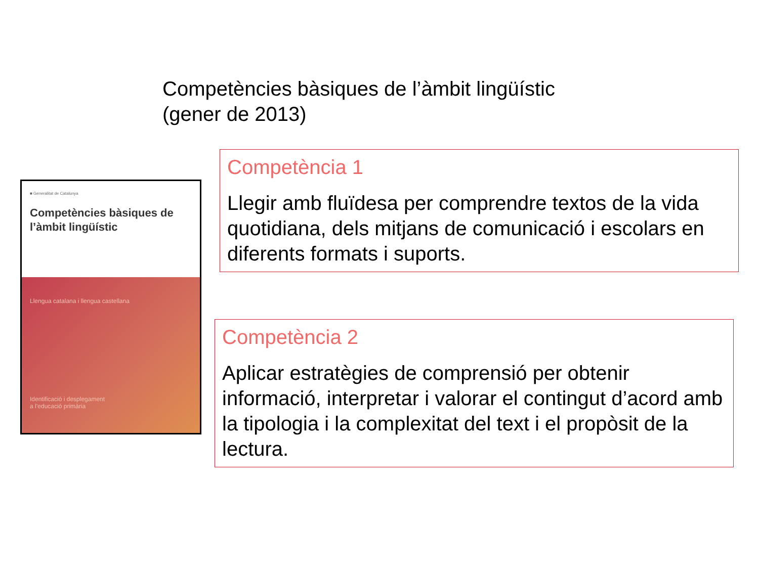Competències bàsiques de l’àmbit lingüístic
(gener de 2013)
■ Generalitat de Catalunya
Competències bàsiques de l’àmbit lingüístic
Llengua catalana i llengua castellana
Identificació i desplegament
a l’educació primària
Competència 1
Llegir amb fluïdesa per comprendre textos de la vida quotidiana, dels mitjans de comunicació i escolars en diferents formats i suports.
Competència 2
Aplicar estratègies de comprensió per obtenir informació, interpretar i valorar el contingut d’acord amb la tipologia i la complexitat del text i el propòsit de la lectura.